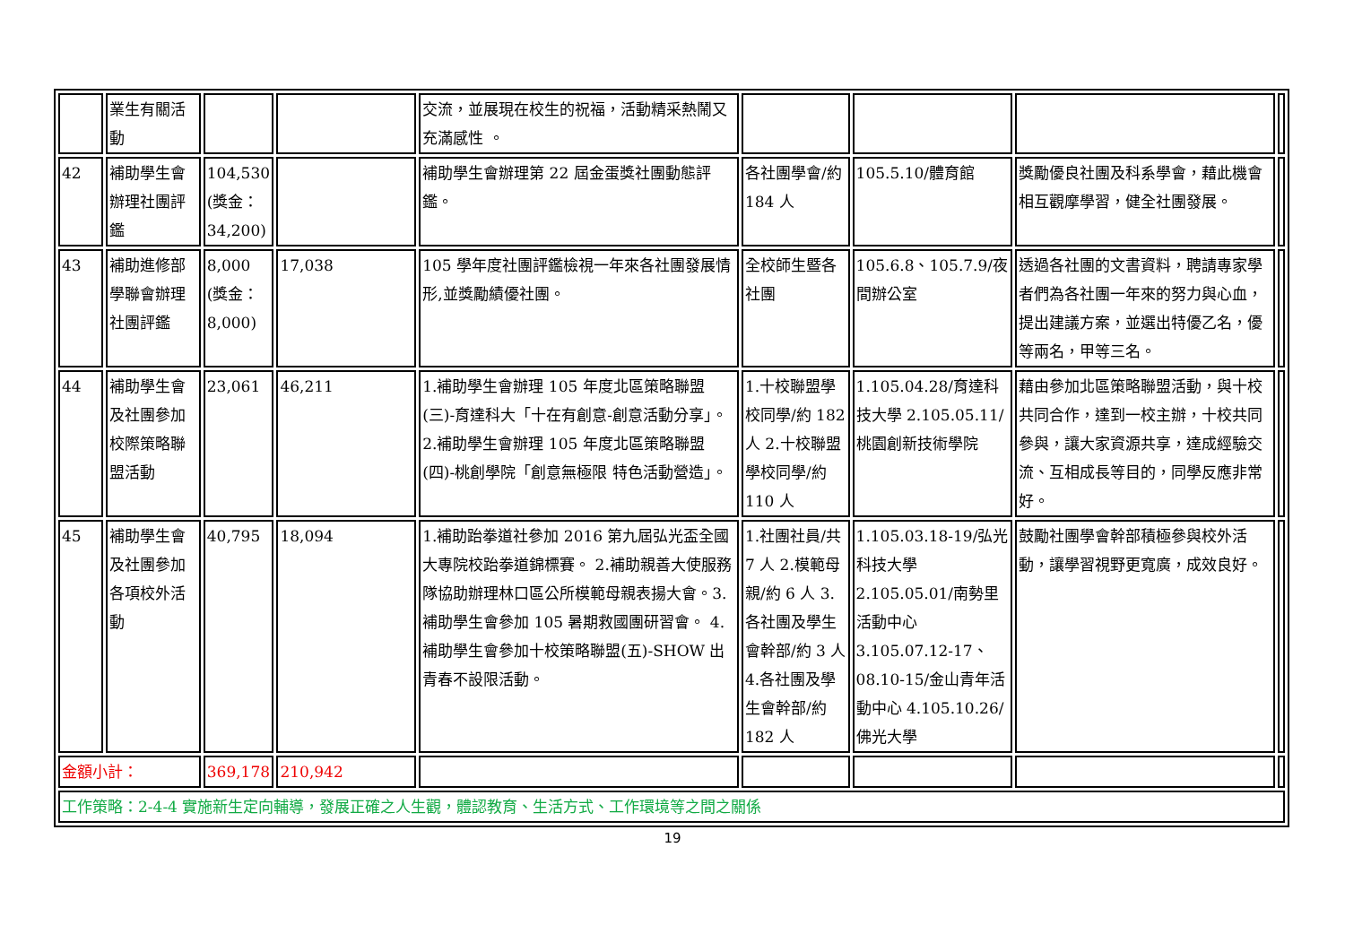| | 業生有關活動 | | | 交流，並展現在校生的祝福，活動精采熱鬧又充滿感性 。 | | | | |
| 42 | 補助學生會辦理社團評鑑 | 104,530 (獎金：34,200) | | 補助學生會辦理第 22 屆金蛋獎社團動態評鑑。 | 各社團學會/約 184 人 | 105.5.10/體育館 | 獎勵優良社團及科系學會，藉此機會相互觀摩學習，健全社團發展。 | |
| 43 | 補助進修部學聯會辦理社團評鑑 | 8,000 (獎金：8,000) | 17,038 | 105 學年度社團評鑑檢視一年來各社團發展情形,並獎勵績優社團。 | 全校師生暨各社團 | 105.6.8、105.7.9/夜間辦公室 | 透過各社團的文書資料，聘請專家學者們為各社團一年來的努力與心血，提出建議方案，並選出特優乙名，優等兩名，甲等三名。 | |
| 44 | 補助學生會及社團參加校際策略聯盟活動 | 23,061 | 46,211 | 1.補助學生會辦理 105 年度北區策略聯盟(三)-育達科大「十在有創意-創意活動分享」。2.補助學生會辦理 105 年度北區策略聯盟(四)-桃創學院「創意無極限 特色活動營造」。 | 1.十校聯盟學校同學/約 182 人 2.十校聯盟學校同學/約 110 人 | 1.105.04.28/育達科技大學 2.105.05.11/桃園創新技術學院 | 藉由參加北區策略聯盟活動，與十校共同合作，達到一校主辦，十校共同參與，讓大家資源共享，達成經驗交流、互相成長等目的，同學反應非常好。 | |
| 45 | 補助學生會及社團參加各項校外活動 | 40,795 | 18,094 | 1.補助跆拳道社參加 2016 第九屆弘光盃全國大專院校跆拳道錦標賽。 2.補助親善大使服務隊協助辦理林口區公所模範母親表揚大會。3.補助學生會參加 105 暑期救國團研習會。 4.補助學生會參加十校策略聯盟(五)-SHOW 出青春不設限活動。 | 1.社團社員/共 7 人 2.模範母親/約 6 人 3.各社團及學生會幹部/約 3 人 4.各社團及學生會幹部/約 182 人 | 1.105.03.18-19/弘光科技大學 2.105.05.01/南勢里活動中心 3.105.07.12-17、08.10-15/金山青年活動中心 4.105.10.26/佛光大學 | 鼓勵社團學會幹部積極參與校外活動，讓學習視野更寬廣，成效良好。 | |
| 金額小計： | | 369,178 | 210,942 | | | | | |
| 工作策略：2-4-4 實施新生定向輔導，發展正確之人生觀，體認教育、生活方式、工作環境等之間之關係 | | | | | | | | |
19